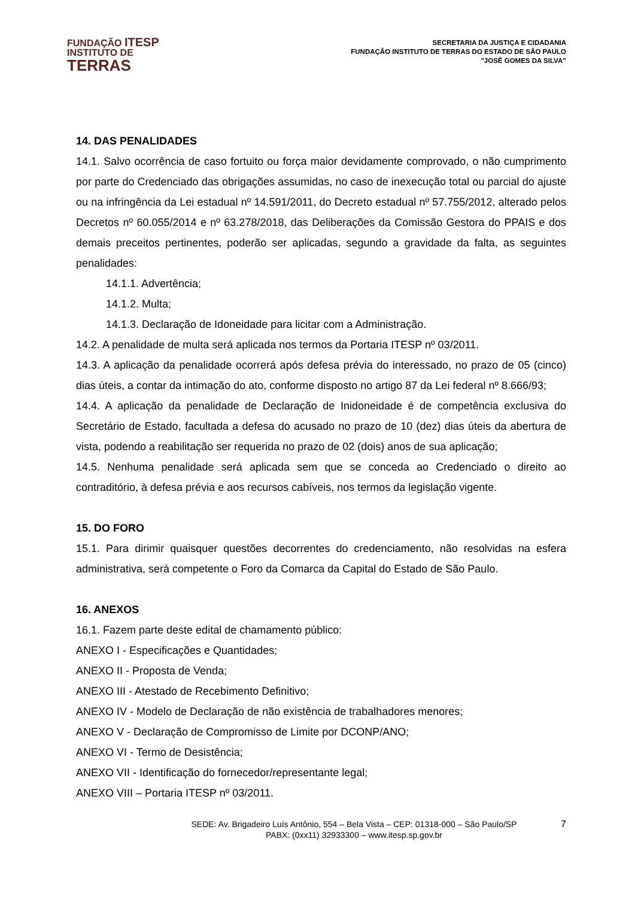FUNDAÇÃO ITESP
INSTITUTO DE
TERRAS
SECRETARIA DA JUSTIÇA E CIDADANIA
FUNDAÇÃO INSTITUTO DE TERRAS DO ESTADO DE SÃO PAULO
"JOSÉ GOMES DA SILVA”
14. DAS PENALIDADES
14.1. Salvo ocorrência de caso fortuito ou força maior devidamente comprovado, o não cumprimento por parte do Credenciado das obrigações assumidas, no caso de inexecução total ou parcial do ajuste ou na infringência da Lei estadual nº 14.591/2011, do Decreto estadual nº 57.755/2012, alterado pelos Decretos nº 60.055/2014 e nº 63.278/2018, das Deliberações da Comissão Gestora do PPAIS e dos demais preceitos pertinentes, poderão ser aplicadas, segundo a gravidade da falta, as seguintes penalidades:
14.1.1. Advertência;
14.1.2. Multa;
14.1.3. Declaração de Idoneidade para licitar com a Administração.
14.2. A penalidade de multa será aplicada nos termos da Portaria ITESP nº 03/2011.
14.3. A aplicação da penalidade ocorrerá após defesa prévia do interessado, no prazo de 05 (cinco) dias úteis, a contar da intimação do ato, conforme disposto no artigo 87 da Lei federal nº 8.666/93;
14.4. A aplicação da penalidade de Declaração de Inidoneidade é de competência exclusiva do Secretário de Estado, facultada a defesa do acusado no prazo de 10 (dez) dias úteis da abertura de vista, podendo a reabilitação ser requerida no prazo de 02 (dois) anos de sua aplicação;
14.5. Nenhuma penalidade será aplicada sem que se conceda ao Credenciado o direito ao contraditório, à defesa prévia e aos recursos cabíveis, nos termos da legislação vigente.
15. DO FORO
15.1. Para dirimir quaisquer questões decorrentes do credenciamento, não resolvidas na esfera administrativa, será competente o Foro da Comarca da Capital do Estado de São Paulo.
16. ANEXOS
16.1. Fazem parte deste edital de chamamento público:
ANEXO I - Especificações e Quantidades;
ANEXO II - Proposta de Venda;
ANEXO III - Atestado de Recebimento Definitivo;
ANEXO IV - Modelo de Declaração de não existência de trabalhadores menores;
ANEXO V - Declaração de Compromisso de Limite por DCONP/ANO;
ANEXO VI - Termo de Desistência;
ANEXO VII - Identificação do fornecedor/representante legal;
ANEXO VIII – Portaria ITESP nº 03/2011.
SEDE: Av. Brigadeiro Luís Antônio, 554 – Bela Vista – CEP: 01318-000 – São Paulo/SP
PABX: (0xx11) 32933300 – www.itesp.sp.gov.br
7